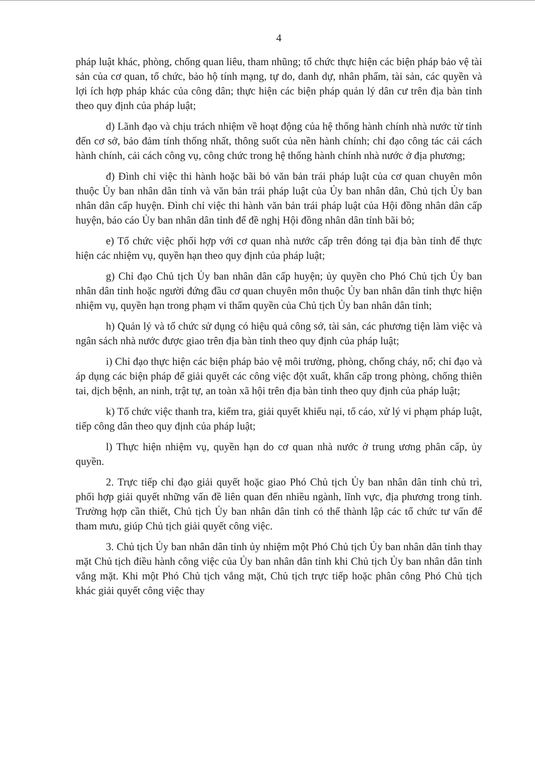4
pháp luật khác, phòng, chống quan liêu, tham nhũng; tổ chức thực hiện các biện pháp bảo vệ tài sản của cơ quan, tổ chức, bảo hộ tính mạng, tự do, danh dự, nhân phẩm, tài sản, các quyền và lợi ích hợp pháp khác của công dân; thực hiện các biện pháp quản lý dân cư trên địa bàn tỉnh theo quy định của pháp luật;
d) Lãnh đạo và chịu trách nhiệm về hoạt động của hệ thống hành chính nhà nước từ tỉnh đến cơ sở, bảo đảm tính thống nhất, thông suốt của nền hành chính; chỉ đạo công tác cải cách hành chính, cải cách công vụ, công chức trong hệ thống hành chính nhà nước ở địa phương;
đ) Đình chỉ việc thi hành hoặc bãi bỏ văn bản trái pháp luật của cơ quan chuyên môn thuộc Ủy ban nhân dân tỉnh và văn bản trái pháp luật của Ủy ban nhân dân, Chủ tịch Ủy ban nhân dân cấp huyện. Đình chỉ việc thi hành văn bản trái pháp luật của Hội đồng nhân dân cấp huyện, báo cáo Ủy ban nhân dân tỉnh để đề nghị Hội đồng nhân dân tỉnh bãi bỏ;
e) Tổ chức việc phối hợp với cơ quan nhà nước cấp trên đóng tại địa bàn tỉnh để thực hiện các nhiệm vụ, quyền hạn theo quy định của pháp luật;
g) Chỉ đạo Chủ tịch Ủy ban nhân dân cấp huyện; ủy quyền cho Phó Chủ tịch Ủy ban nhân dân tỉnh hoặc người đứng đầu cơ quan chuyên môn thuộc Ủy ban nhân dân tỉnh thực hiện nhiệm vụ, quyền hạn trong phạm vi thẩm quyền của Chủ tịch Ủy ban nhân dân tỉnh;
h) Quản lý và tổ chức sử dụng có hiệu quả công sở, tài sản, các phương tiện làm việc và ngân sách nhà nước được giao trên địa bàn tỉnh theo quy định của pháp luật;
i) Chỉ đạo thực hiện các biện pháp bảo vệ môi trường, phòng, chống cháy, nổ; chỉ đạo và áp dụng các biện pháp để giải quyết các công việc đột xuất, khẩn cấp trong phòng, chống thiên tai, dịch bệnh, an ninh, trật tự, an toàn xã hội trên địa bàn tỉnh theo quy định của pháp luật;
k) Tổ chức việc thanh tra, kiểm tra, giải quyết khiếu nại, tố cáo, xử lý vi phạm pháp luật, tiếp công dân theo quy định của pháp luật;
l) Thực hiện nhiệm vụ, quyền hạn do cơ quan nhà nước ở trung ương phân cấp, ủy quyền.
2. Trực tiếp chỉ đạo giải quyết hoặc giao Phó Chủ tịch Ủy ban nhân dân tỉnh chủ trì, phối hợp giải quyết những vấn đề liên quan đến nhiều ngành, lĩnh vực, địa phương trong tỉnh. Trường hợp cần thiết, Chủ tịch Ủy ban nhân dân tỉnh có thể thành lập các tổ chức tư vấn để tham mưu, giúp Chủ tịch giải quyết công việc.
3. Chủ tịch Ủy ban nhân dân tỉnh ủy nhiệm một Phó Chủ tịch Ủy ban nhân dân tỉnh thay mặt Chủ tịch điều hành công việc của Ủy ban nhân dân tỉnh khi Chủ tịch Ủy ban nhân dân tỉnh vắng mặt. Khi một Phó Chủ tịch vắng mặt, Chủ tịch trực tiếp hoặc phân công Phó Chủ tịch khác giải quyết công việc thay